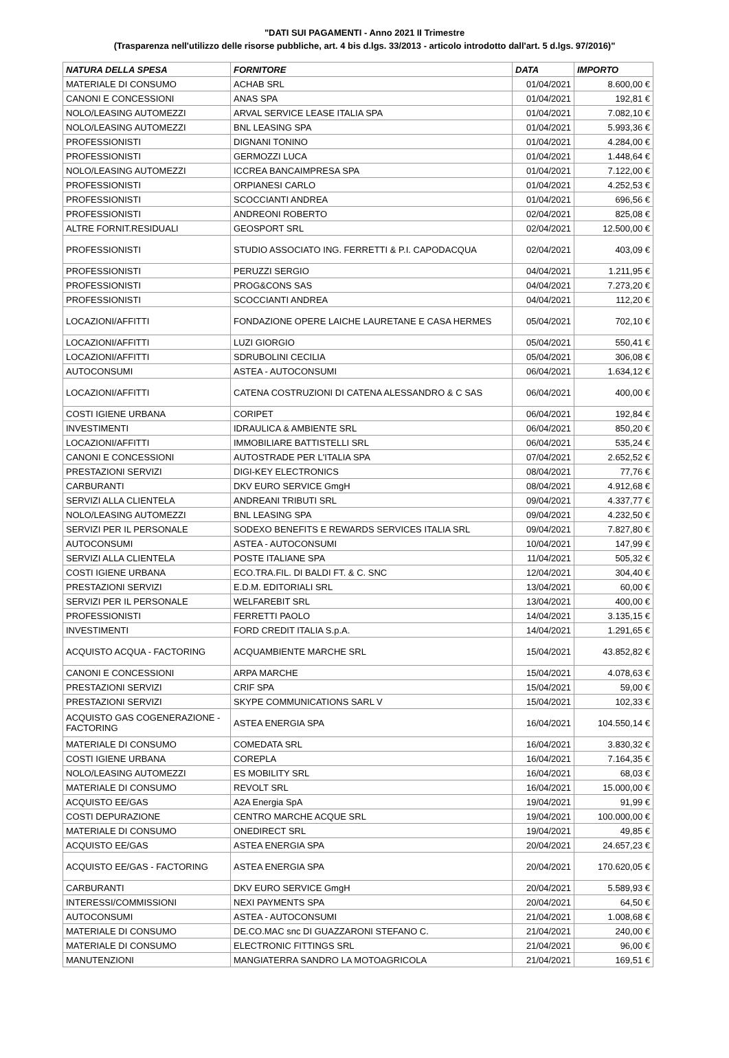"DATI SUI PAGAMENTI - Anno 2021 II Trimestre
(Trasparenza nell'utilizzo delle risorse pubbliche, art. 4 bis d.lgs. 33/2013 - articolo introdotto dall'art. 5 d.lgs. 97/2016)"
| NATURA DELLA SPESA | FORNITORE | DATA | IMPORTO |
| --- | --- | --- | --- |
| MATERIALE DI CONSUMO | ACHAB SRL | 01/04/2021 | 8.600,00 € |
| CANONI E CONCESSIONI | ANAS SPA | 01/04/2021 | 192,81 € |
| NOLO/LEASING AUTOMEZZI | ARVAL SERVICE LEASE ITALIA SPA | 01/04/2021 | 7.082,10 € |
| NOLO/LEASING AUTOMEZZI | BNL LEASING SPA | 01/04/2021 | 5.993,36 € |
| PROFESSIONISTI | DIGNANI TONINO | 01/04/2021 | 4.284,00 € |
| PROFESSIONISTI | GERMOZZI LUCA | 01/04/2021 | 1.448,64 € |
| NOLO/LEASING AUTOMEZZI | ICCREA BANCAIMPRESA SPA | 01/04/2021 | 7.122,00 € |
| PROFESSIONISTI | ORPIANESI CARLO | 01/04/2021 | 4.252,53 € |
| PROFESSIONISTI | SCOCCIANTI ANDREA | 01/04/2021 | 696,56 € |
| PROFESSIONISTI | ANDREONI ROBERTO | 02/04/2021 | 825,08 € |
| ALTRE FORNIT.RESIDUALI | GEOSPORT SRL | 02/04/2021 | 12.500,00 € |
| PROFESSIONISTI | STUDIO ASSOCIATO ING. FERRETTI & P.I. CAPODACQUA | 02/04/2021 | 403,09 € |
| PROFESSIONISTI | PERUZZI SERGIO | 04/04/2021 | 1.211,95 € |
| PROFESSIONISTI | PROG&CONS SAS | 04/04/2021 | 7.273,20 € |
| PROFESSIONISTI | SCOCCIANTI ANDREA | 04/04/2021 | 112,20 € |
| LOCAZIONI/AFFITTI | FONDAZIONE OPERE LAICHE LAURETANE E CASA HERMES | 05/04/2021 | 702,10 € |
| LOCAZIONI/AFFITTI | LUZI GIORGIO | 05/04/2021 | 550,41 € |
| LOCAZIONI/AFFITTI | SDRUBOLINI CECILIA | 05/04/2021 | 306,08 € |
| AUTOCONSUMI | ASTEA - AUTOCONSUMI | 06/04/2021 | 1.634,12 € |
| LOCAZIONI/AFFITTI | CATENA COSTRUZIONI DI CATENA ALESSANDRO & C SAS | 06/04/2021 | 400,00 € |
| COSTI IGIENE URBANA | CORIPET | 06/04/2021 | 192,84 € |
| INVESTIMENTI | IDRAULICA & AMBIENTE SRL | 06/04/2021 | 850,20 € |
| LOCAZIONI/AFFITTI | IMMOBILIARE BATTISTELLI SRL | 06/04/2021 | 535,24 € |
| CANONI E CONCESSIONI | AUTOSTRADE PER L'ITALIA SPA | 07/04/2021 | 2.652,52 € |
| PRESTAZIONI SERVIZI | DIGI-KEY ELECTRONICS | 08/04/2021 | 77,76 € |
| CARBURANTI | DKV EURO SERVICE GmgH | 08/04/2021 | 4.912,68 € |
| SERVIZI ALLA CLIENTELA | ANDREANI TRIBUTI SRL | 09/04/2021 | 4.337,77 € |
| NOLO/LEASING AUTOMEZZI | BNL LEASING SPA | 09/04/2021 | 4.232,50 € |
| SERVIZI PER IL PERSONALE | SODEXO BENEFITS E REWARDS SERVICES ITALIA SRL | 09/04/2021 | 7.827,80 € |
| AUTOCONSUMI | ASTEA - AUTOCONSUMI | 10/04/2021 | 147,99 € |
| SERVIZI ALLA CLIENTELA | POSTE ITALIANE SPA | 11/04/2021 | 505,32 € |
| COSTI IGIENE URBANA | ECO.TRA.FIL. DI BALDI FT. & C. SNC | 12/04/2021 | 304,40 € |
| PRESTAZIONI SERVIZI | E.D.M. EDITORIALI SRL | 13/04/2021 | 60,00 € |
| SERVIZI PER IL PERSONALE | WELFAREBIT SRL | 13/04/2021 | 400,00 € |
| PROFESSIONISTI | FERRETTI PAOLO | 14/04/2021 | 3.135,15 € |
| INVESTIMENTI | FORD CREDIT ITALIA S.p.A. | 14/04/2021 | 1.291,65 € |
| ACQUISTO ACQUA - FACTORING | ACQUAMBIENTE MARCHE SRL | 15/04/2021 | 43.852,82 € |
| CANONI E CONCESSIONI | ARPA MARCHE | 15/04/2021 | 4.078,63 € |
| PRESTAZIONI SERVIZI | CRIF SPA | 15/04/2021 | 59,00 € |
| PRESTAZIONI SERVIZI | SKYPE COMMUNICATIONS SARL V | 15/04/2021 | 102,33 € |
| ACQUISTO GAS COGENERAZIONE - FACTORING | ASTEA ENERGIA SPA | 16/04/2021 | 104.550,14 € |
| MATERIALE DI CONSUMO | COMEDATA SRL | 16/04/2021 | 3.830,32 € |
| COSTI IGIENE URBANA | COREPLA | 16/04/2021 | 7.164,35 € |
| NOLO/LEASING AUTOMEZZI | ES MOBILITY SRL | 16/04/2021 | 68,03 € |
| MATERIALE DI CONSUMO | REVOLT SRL | 16/04/2021 | 15.000,00 € |
| ACQUISTO EE/GAS | A2A Energia SpA | 19/04/2021 | 91,99 € |
| COSTI DEPURAZIONE | CENTRO MARCHE ACQUE SRL | 19/04/2021 | 100.000,00 € |
| MATERIALE DI CONSUMO | ONEDIRECT SRL | 19/04/2021 | 49,85 € |
| ACQUISTO EE/GAS | ASTEA ENERGIA SPA | 20/04/2021 | 24.657,23 € |
| ACQUISTO EE/GAS - FACTORING | ASTEA ENERGIA SPA | 20/04/2021 | 170.620,05 € |
| CARBURANTI | DKV EURO SERVICE GmgH | 20/04/2021 | 5.589,93 € |
| INTERESSI/COMMISSIONI | NEXI PAYMENTS SPA | 20/04/2021 | 64,50 € |
| AUTOCONSUMI | ASTEA - AUTOCONSUMI | 21/04/2021 | 1.008,68 € |
| MATERIALE DI CONSUMO | DE.CO.MAC snc DI GUAZZARONI STEFANO C. | 21/04/2021 | 240,00 € |
| MATERIALE DI CONSUMO | ELECTRONIC FITTINGS SRL | 21/04/2021 | 96,00 € |
| MANUTENZIONI | MANGIATERRA SANDRO LA MOTOAGRICOLA | 21/04/2021 | 169,51 € |